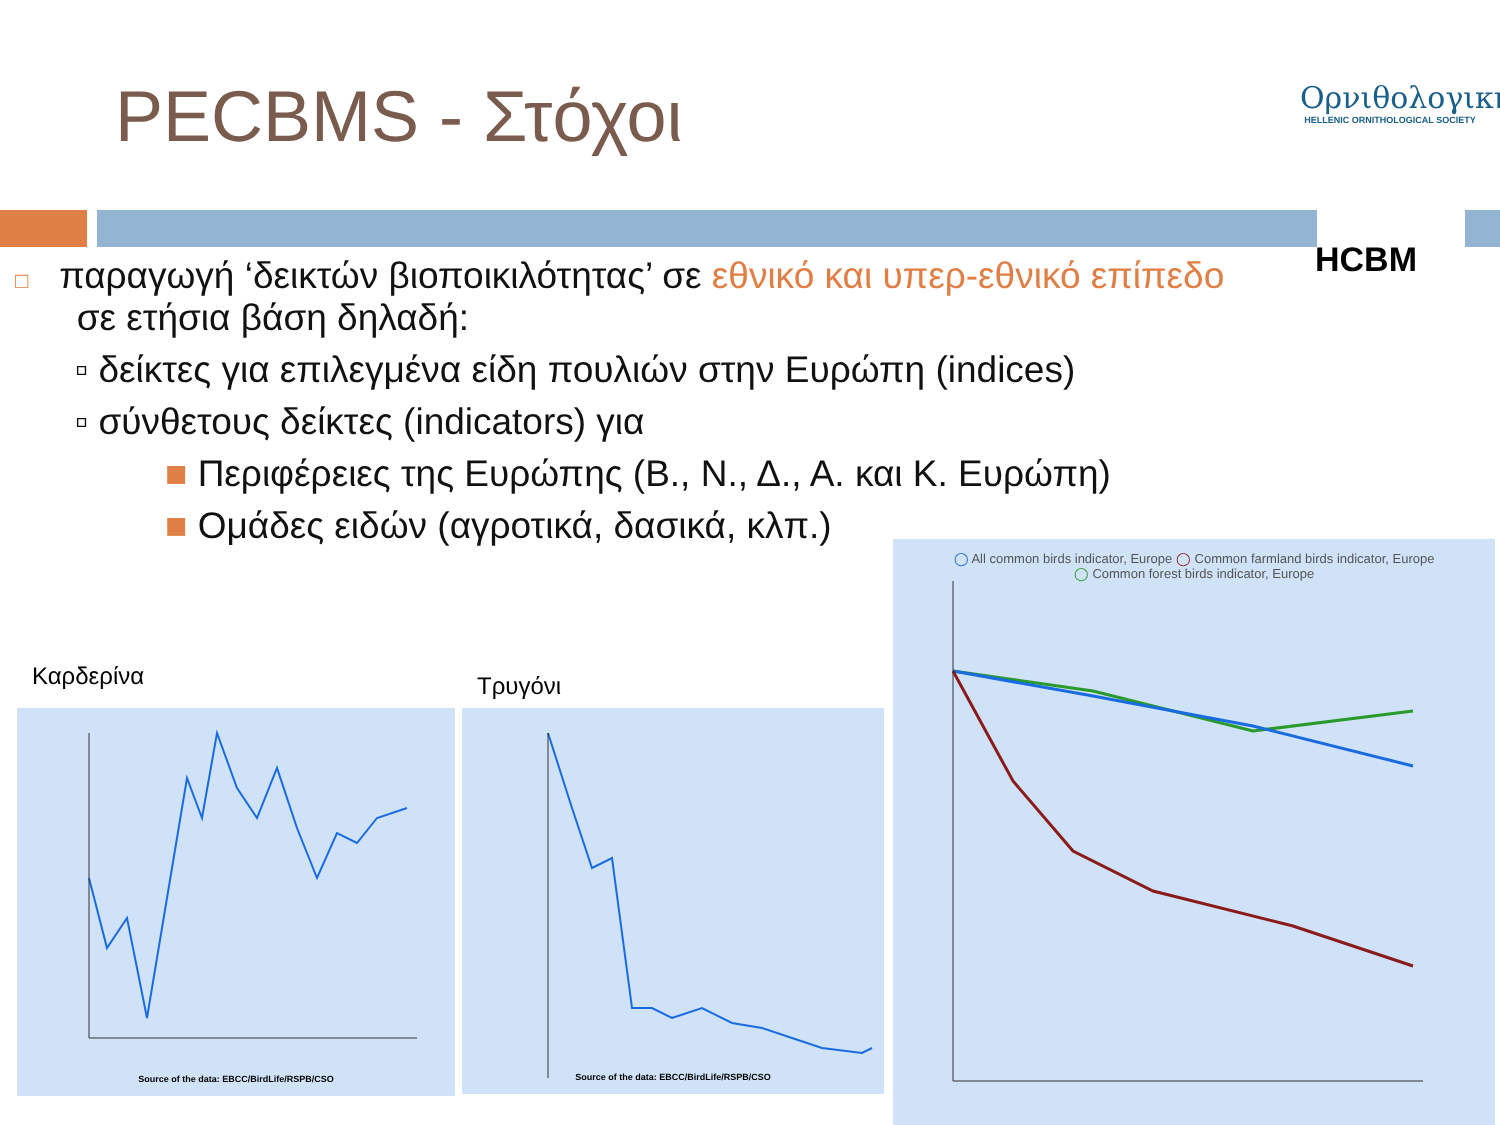PECBMS - Στόχοι
Ορνιθολογική
HELLENIC ORNITHOLOGICAL SOCIETY
HCBM
□ παραγωγή ‘δεικτών βιοποικιλότητας’ σε εθνικό και υπερ-εθνικό επίπεδο
σε ετήσια βάση δηλαδή:
▫ δείκτες για επιλεγμένα είδη πουλιών στην Ευρώπη (indices)
▫ σύνθετους δείκτες (indicators) για
■ Περιφέρειες της Ευρώπης (Β., Ν., Δ., Α. και Κ. Ευρώπη)
■ Ομάδες ειδών (αγροτικά, δασικά, κλπ.)
Καρδερίνα Τρυγόνι
Source of the data: EBCC/BirdLife/RSPB/CSO Source of the data: EBCC/BirdLife/RSPB/CSO
◯ All common birds indicator, Europe ◯ Common farmland birds indicator, Europe
◯ Common forest birds indicator, Europe